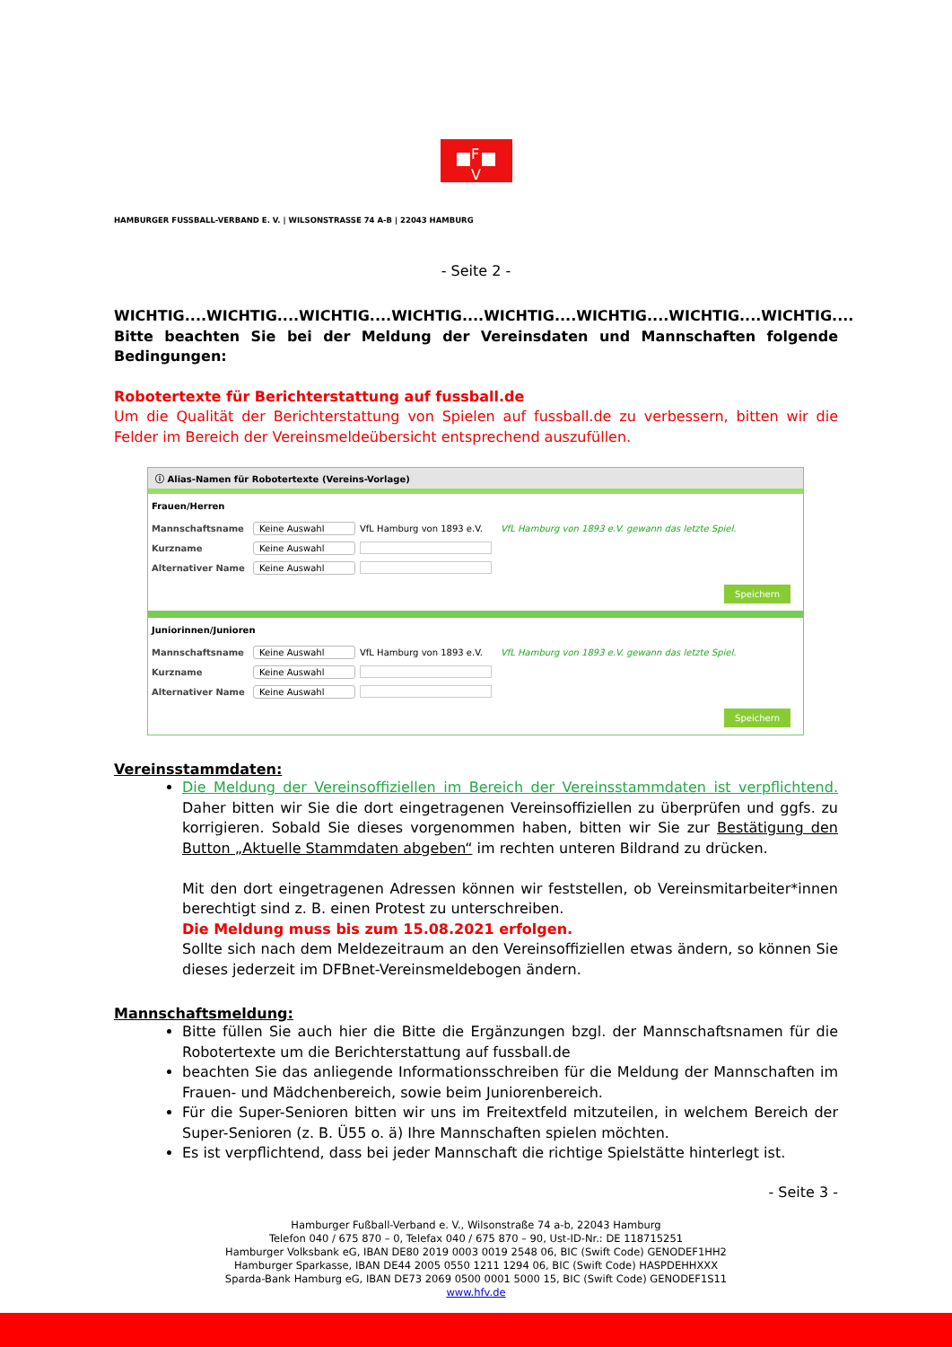F
V
HAMBURGER FUSSBALL-VERBAND E. V. | WILSONSTRASSE 74 A-B | 22043 HAMBURG
- Seite 2 -
WICHTIG....WICHTIG....WICHTIG....WICHTIG....WICHTIG....WICHTIG....WICHTIG....WICHTIG.... Bitte beachten Sie bei der Meldung der Vereinsdaten und Mannschaften folgende Bedingungen:
Robotertexte für Berichterstattung auf fussball.de
Um die Qualität der Berichterstattung von Spielen auf fussball.de zu verbessern, bitten wir die Felder im Bereich der Vereinsmeldeübersicht entsprechend auszufüllen.
ⓘ Alias-Namen für Robotertexte (Vereins-Vorlage)
Frauen/Herren
Mannschaftsname Keine Auswahl VfL Hamburg von 1893 e.V. VfL Hamburg von 1893 e.V. gewann das letzte Spiel.
Kurzname Keine Auswahl
Alternativer Name Keine Auswahl
Speichern
Juniorinnen/Junioren
Mannschaftsname Keine Auswahl VfL Hamburg von 1893 e.V. VfL Hamburg von 1893 e.V. gewann das letzte Spiel.
Kurzname Keine Auswahl
Alternativer Name Keine Auswahl
Speichern
Vereinsstammdaten:
Die Meldung der Vereinsoffiziellen im Bereich der Vereinsstammdaten ist verpflichtend. Daher bitten wir Sie die dort eingetragenen Vereinsoffiziellen zu überprüfen und ggfs. zu korrigieren. Sobald Sie dieses vorgenommen haben, bitten wir Sie zur Bestätigung den Button „Aktuelle Stammdaten abgeben“ im rechten unteren Bildrand zu drücken.
Mit den dort eingetragenen Adressen können wir feststellen, ob Vereinsmitarbeiter*innen berechtigt sind z. B. einen Protest zu unterschreiben.
Die Meldung muss bis zum 15.08.2021 erfolgen.
Sollte sich nach dem Meldezeitraum an den Vereinsoffiziellen etwas ändern, so können Sie dieses jederzeit im DFBnet-Vereinsmeldebogen ändern.
Mannschaftsmeldung:
Bitte füllen Sie auch hier die Bitte die Ergänzungen bzgl. der Mannschaftsnamen für die Robotertexte um die Berichterstattung auf fussball.de
beachten Sie das anliegende Informationsschreiben für die Meldung der Mannschaften im Frauen- und Mädchenbereich, sowie beim Juniorenbereich.
Für die Super-Senioren bitten wir uns im Freitextfeld mitzuteilen, in welchem Bereich der Super-Senioren (z. B. Ü55 o. ä) Ihre Mannschaften spielen möchten.
Es ist verpflichtend, dass bei jeder Mannschaft die richtige Spielstätte hinterlegt ist.
- Seite 3 -
Hamburger Fußball-Verband e. V., Wilsonstraße 74 a-b, 22043 Hamburg
Telefon 040 / 675 870 – 0, Telefax 040 / 675 870 – 90, Ust-ID-Nr.: DE 118715251
Hamburger Volksbank eG, IBAN DE80 2019 0003 0019 2548 06, BIC (Swift Code) GENODEF1HH2
Hamburger Sparkasse, IBAN DE44 2005 0550 1211 1294 06, BIC (Swift Code) HASPDEHHXXX
Sparda-Bank Hamburg eG, IBAN DE73 2069 0500 0001 5000 15, BIC (Swift Code) GENODEF1S11
www.hfv.de